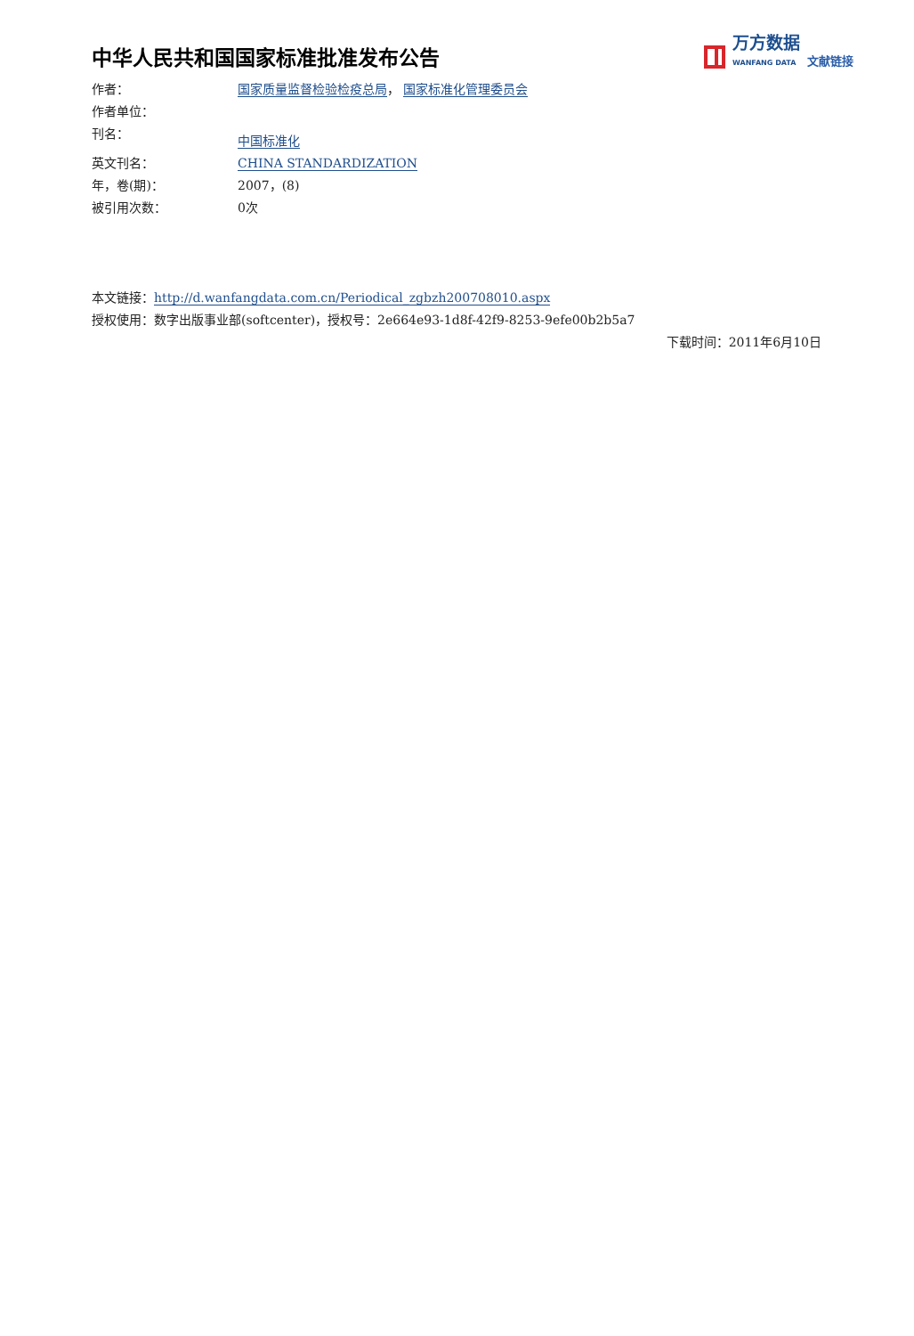万方数据
WANFANG DATA
文献链接
中华人民共和国国家标准批准发布公告
作者： 国家质量监督检验检疫总局， 国家标准化管理委员会
作者单位：
刊名： 中国标准化
英文刊名： CHINA STANDARDIZATION
年，卷(期)： 2007，(8)
被引用次数： 0次
本文链接：http://d.wanfangdata.com.cn/Periodical_zgbzh200708010.aspx
授权使用：数字出版事业部(softcenter)，授权号：2e664e93-1d8f-42f9-8253-9efe00b2b5a7
下载时间：2011年6月10日